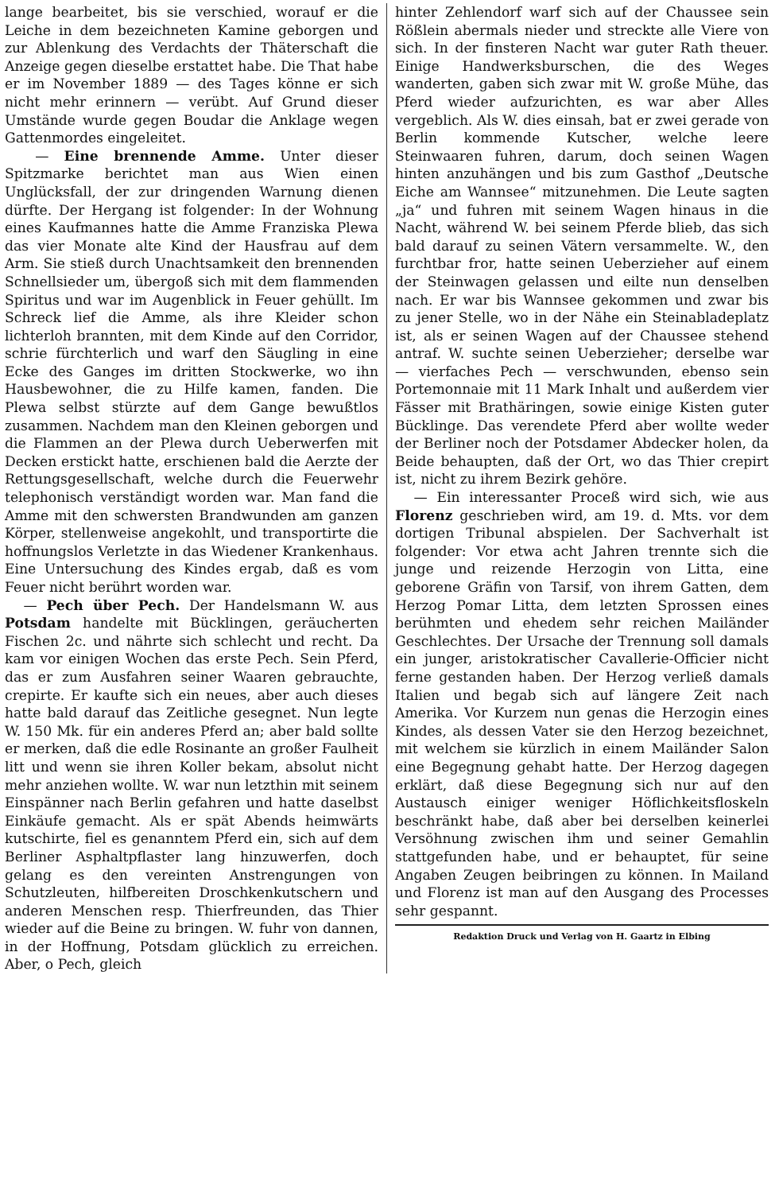lange bearbeitet, bis sie verschied, worauf er die Leiche in dem bezeichneten Kamine geborgen und zur Ablenkung des Verdachts der Thäterschaft die Anzeige gegen dieselbe erstattet habe. Die That habe er im November 1889 — des Tages könne er sich nicht mehr erinnern — verübt. Auf Grund dieser Umstände wurde gegen Boudar die Anklage wegen Gattenmordes eingeleitet.
— Eine brennende Amme. Unter dieser Spitzmarke berichtet man aus Wien einen Unglücksfall, der zur dringenden Warnung dienen dürfte. Der Hergang ist folgender: In der Wohnung eines Kaufmannes hatte die Amme Franziska Plewa das vier Monate alte Kind der Hausfrau auf dem Arm. Sie stieß durch Unachtsamkeit den brennenden Schnellsieder um, übergoß sich mit dem flammenden Spiritus und war im Augenblick in Feuer gehüllt. Im Schreck lief die Amme, als ihre Kleider schon lichterloh brannten, mit dem Kinde auf den Corridor, schrie fürchterlich und warf den Säugling in eine Ecke des Ganges im dritten Stockwerke, wo ihn Hausbewohner, die zu Hilfe kamen, fanden. Die Plewa selbst stürzte auf dem Gange bewußtlos zusammen. Nachdem man den Kleinen geborgen und die Flammen an der Plewa durch Ueberwerfen mit Decken erstickt hatte, erschienen bald die Aerzte der Rettungsgesellschaft, welche durch die Feuerwehr telephonisch verständigt worden war. Man fand die Amme mit den schwersten Brandwunden am ganzen Körper, stellenweise angekohlt, und transportirte die hoffnungslos Verletzte in das Wiedener Krankenhaus. Eine Untersuchung des Kindes ergab, daß es vom Feuer nicht berührt worden war.
— Pech über Pech. Der Handelsmann W. aus Potsdam handelte mit Bücklingen, geräucherten Fischen 2c. und nährte sich schlecht und recht. Da kam vor einigen Wochen das erste Pech. Sein Pferd, das er zum Ausfahren seiner Waaren gebrauchte, crepirte. Er kaufte sich ein neues, aber auch dieses hatte bald darauf das Zeitliche gesegnet. Nun legte W. 150 Mk. für ein anderes Pferd an; aber bald sollte er merken, daß die edle Rosinante an großer Faulheit litt und wenn sie ihren Koller bekam, absolut nicht mehr anziehen wollte. W. war nun letzthin mit seinem Einspänner nach Berlin gefahren und hatte daselbst Einkäufe gemacht. Als er spät Abends heimwärts kutschirte, fiel es genanntem Pferd ein, sich auf dem Berliner Asphaltpflaster lang hinzuwerfen, doch gelang es den vereinten Anstrengungen von Schutzleuten, hilfbereiten Droschkenkutschern und anderen Menschen resp. Thierfreunden, das Thier wieder auf die Beine zu bringen. W. fuhr von dannen, in der Hoffnung, Potsdam glücklich zu erreichen. Aber, o Pech, gleich
hinter Zehlendorf warf sich auf der Chaussee sein Rößlein abermals nieder und streckte alle Viere von sich. In der finsteren Nacht war guter Rath theuer. Einige Handwerksburschen, die des Weges wanderten, gaben sich zwar mit W. große Mühe, das Pferd wieder aufzurichten, es war aber Alles vergeblich. Als W. dies einsah, bat er zwei gerade von Berlin kommende Kutscher, welche leere Steinwaaren fuhren, darum, doch seinen Wagen hinten anzuhängen und bis zum Gasthof „Deutsche Eiche am Wannsee“ mitzunehmen. Die Leute sagten „ja“ und fuhren mit seinem Wagen hinaus in die Nacht, während W. bei seinem Pferde blieb, das sich bald darauf zu seinen Vätern versammelte. W., den furchtbar fror, hatte seinen Ueberzieher auf einem der Steinwagen gelassen und eilte nun denselben nach. Er war bis Wannsee gekommen und zwar bis zu jener Stelle, wo in der Nähe ein Steinabladeplatz ist, als er seinen Wagen auf der Chaussee stehend antraf. W. suchte seinen Ueberzieher; derselbe war — vierfaches Pech — verschwunden, ebenso sein Portemonnaie mit 11 Mark Inhalt und außerdem vier Fässer mit Brathäringen, sowie einige Kisten guter Bücklinge. Das verendete Pferd aber wollte weder der Berliner noch der Potsdamer Abdecker holen, da Beide behaupten, daß der Ort, wo das Thier crepirt ist, nicht zu ihrem Bezirk gehöre.
— Ein interessanter Proceß wird sich, wie aus Florenz geschrieben wird, am 19. d. Mts. vor dem dortigen Tribunal abspielen. Der Sachverhalt ist folgender: Vor etwa acht Jahren trennte sich die junge und reizende Herzogin von Litta, eine geborene Gräfin von Tarsif, von ihrem Gatten, dem Herzog Pomar Litta, dem letzten Sprossen eines berühmten und ehedem sehr reichen Mailänder Geschlechtes. Der Ursache der Trennung soll damals ein junger, aristokratischer Cavallerie-Officier nicht ferne gestanden haben. Der Herzog verließ damals Italien und begab sich auf längere Zeit nach Amerika. Vor Kurzem nun genas die Herzogin eines Kindes, als dessen Vater sie den Herzog bezeichnet, mit welchem sie kürzlich in einem Mailänder Salon eine Begegnung gehabt hatte. Der Herzog dagegen erklärt, daß diese Begegnung sich nur auf den Austausch einiger weniger Höflichkeitsfloskeln beschränkt habe, daß aber bei derselben keinerlei Versöhnung zwischen ihm und seiner Gemahlin stattgefunden habe, und er behauptet, für seine Angaben Zeugen beibringen zu können. In Mailand und Florenz ist man auf den Ausgang des Processes sehr gespannt.
Redaktion Druck und Verlag von H. Gaartz in Elbing